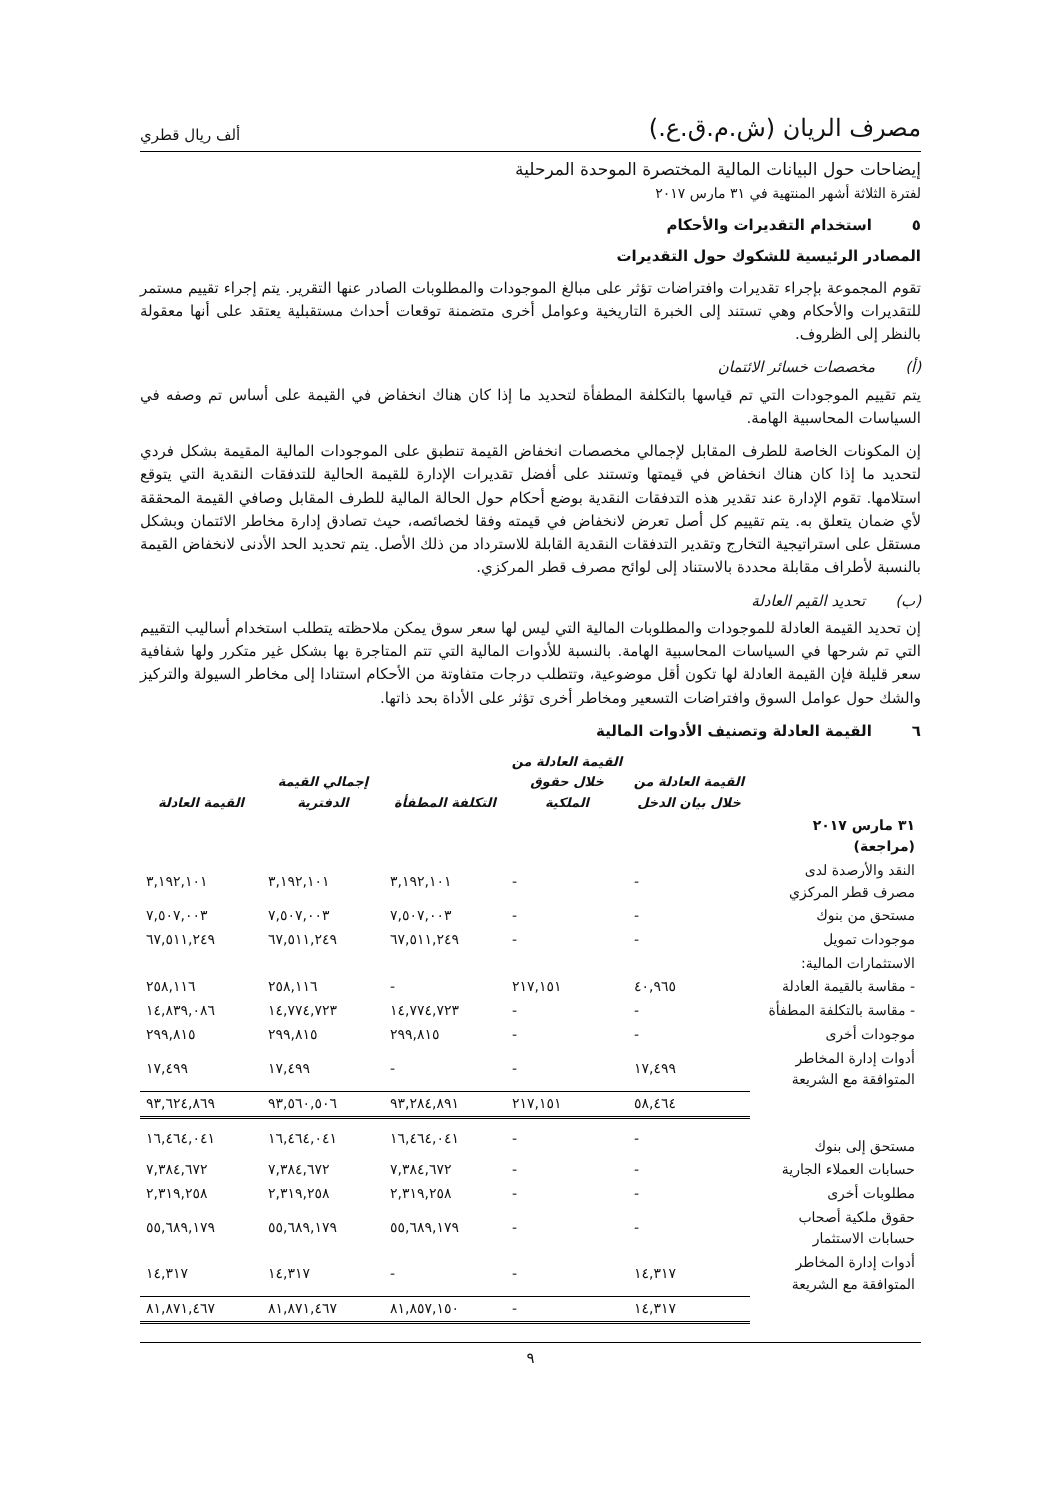مصرف الريان (ش.م.ق.ع.) ألف ريال قطري
إيضاحات حول البيانات المالية المختصرة الموحدة المرحلية
لفترة الثلاثة أشهر المنتهية في ٣١ مارس ٢٠١٧
٥ استخدام التقديرات والأحكام
المصادر الرئيسية للشكوك حول التقديرات
تقوم المجموعة بإجراء تقديرات وافتراضات تؤثر على مبالغ الموجودات والمطلوبات الصادر عنها التقرير. يتم إجراء تقييم مستمر للتقديرات والأحكام وهي تستند إلى الخبرة التاريخية وعوامل أخرى متضمنة توقعات أحداث مستقبلية يعتقد على أنها معقولة بالنظر إلى الظروف.
(أ) مخصصات خسائر الائتمان
يتم تقييم الموجودات التي تم قياسها بالتكلفة المطفأة لتحديد ما إذا كان هناك انخفاض في القيمة على أساس تم وصفه في السياسات المحاسبية الهامة.
إن المكونات الخاصة للطرف المقابل لإجمالي مخصصات انخفاض القيمة تنطبق على الموجودات المالية المقيمة بشكل فردي لتحديد ما إذا كان هناك انخفاض في قيمتها وتستند على أفضل تقديرات الإدارة للقيمة الحالية للتدفقات النقدية التي يتوقع استلامها. تقوم الإدارة عند تقدير هذه التدفقات النقدية بوضع أحكام حول الحالة المالية للطرف المقابل وصافي القيمة المحققة لأي ضمان يتعلق به. يتم تقييم كل أصل تعرض لانخفاض في قيمته وفقا لخصائصه، حيث تصادق إدارة مخاطر الائتمان وبشكل مستقل على استراتيجية التخارج وتقدير التدفقات النقدية القابلة للاسترداد من ذلك الأصل. يتم تحديد الحد الأدنى لانخفاض القيمة بالنسبة لأطراف مقابلة محددة بالاستناد إلى لوائح مصرف قطر المركزي.
(ب) تحديد القيم العادلة
إن تحديد القيمة العادلة للموجودات والمطلوبات المالية التي ليس لها سعر سوق يمكن ملاحظته يتطلب استخدام أساليب التقييم التي تم شرحها في السياسات المحاسبية الهامة. بالنسبة للأدوات المالية التي تتم المتاجرة بها بشكل غير متكرر ولها شفافية سعر قليلة فإن القيمة العادلة لها تكون أقل موضوعية، وتتطلب درجات متفاوتة من الأحكام استنادا إلى مخاطر السيولة والتركيز والشك حول عوامل السوق وافتراضات التسعير ومخاطر أخرى تؤثر على الأداة بحد ذاتها.
٦ القيمة العادلة وتصنيف الأدوات المالية
| | القيمة العادلة من خلال بيان الدخل | القيمة العادلة من خلال حقوق الملكية | التكلفة المطفأة | إجمالي القيمة الدفترية | القيمة العادلة |
| --- | --- | --- | --- | --- | --- |
| ٣١ مارس ٢٠١٧ (مراجعة) | | | | | |
| النقد والأرصدة لدى مصرف قطر المركزي | - | - | ٣,١٩٢,١٠١ | ٣,١٩٢,١٠١ | ٣,١٩٢,١٠١ |
| مستحق من بنوك | - | - | ٧,٥٠٧,٠٠٣ | ٧,٥٠٧,٠٠٣ | ٧,٥٠٧,٠٠٣ |
| موجودات تمويل | - | - | ٦٧,٥١١,٢٤٩ | ٦٧,٥١١,٢٤٩ | ٦٧,٥١١,٢٤٩ |
| الاستثمارات المالية: | | | | | |
| - مقاسة بالقيمة العادلة | ٤٠,٩٦٥ | ٢١٧,١٥١ | - | ٢٥٨,١١٦ | ٢٥٨,١١٦ |
| - مقاسة بالتكلفة المطفأة | - | - | ١٤,٧٧٤,٧٢٣ | ١٤,٧٧٤,٧٢٣ | ١٤,٨٣٩,٠٨٦ |
| موجودات أخرى | - | - | ٢٩٩,٨١٥ | ٢٩٩,٨١٥ | ٢٩٩,٨١٥ |
| أدوات إدارة المخاطر المتوافقة مع الشريعة | ١٧,٤٩٩ | - | - | ١٧,٤٩٩ | ١٧,٤٩٩ |
| | ٥٨,٤٦٤ | ٢١٧,١٥١ | ٩٣,٢٨٤,٨٩١ | ٩٣,٥٦٠,٥٠٦ | ٩٣,٦٢٤,٨٦٩ |
| مستحق إلى بنوك | - | - | ١٦,٤٦٤,٠٤١ | ١٦,٤٦٤,٠٤١ | ١٦,٤٦٤,٠٤١ |
| حسابات العملاء الجارية | - | - | ٧,٣٨٤,٦٧٢ | ٧,٣٨٤,٦٧٢ | ٧,٣٨٤,٦٧٢ |
| مطلوبات أخرى | - | - | ٢,٣١٩,٢٥٨ | ٢,٣١٩,٢٥٨ | ٢,٣١٩,٢٥٨ |
| حقوق ملكية أصحاب حسابات الاستثمار | - | - | ٥٥,٦٨٩,١٧٩ | ٥٥,٦٨٩,١٧٩ | ٥٥,٦٨٩,١٧٩ |
| أدوات إدارة المخاطر المتوافقة مع الشريعة | ١٤,٣١٧ | - | - | ١٤,٣١٧ | ١٤,٣١٧ |
| | ١٤,٣١٧ | - | ٨١,٨٥٧,١٥٠ | ٨١,٨٧١,٤٦٧ | ٨١,٨٧١,٤٦٧ |
٩